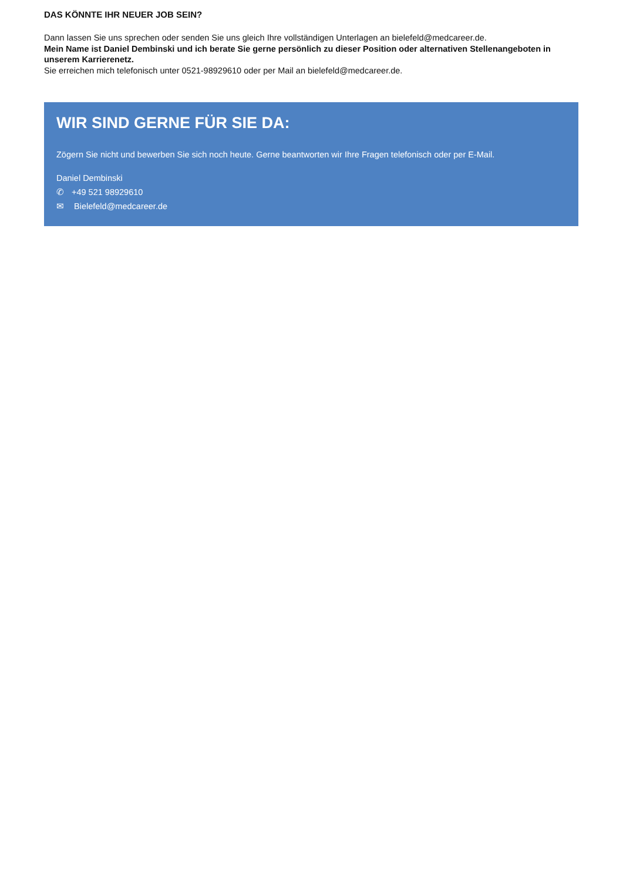DAS KÖNNTE IHR NEUER JOB SEIN?
Dann lassen Sie uns sprechen oder senden Sie uns gleich Ihre vollständigen Unterlagen an bielefeld@medcareer.de.
Mein Name ist Daniel Dembinski und ich berate Sie gerne persönlich zu dieser Position oder alternativen Stellenangeboten in unserem Karrierenetz.
Sie erreichen mich telefonisch unter 0521-98929610 oder per Mail an bielefeld@medcareer.de.
WIR SIND GERNE FÜR SIE DA:
Zögern Sie nicht und bewerben Sie sich noch heute. Gerne beantworten wir Ihre Fragen telefonisch oder per E-Mail.
Daniel Dembinski
✆ +49 521 98929610
✉ Bielefeld@medcareer.de